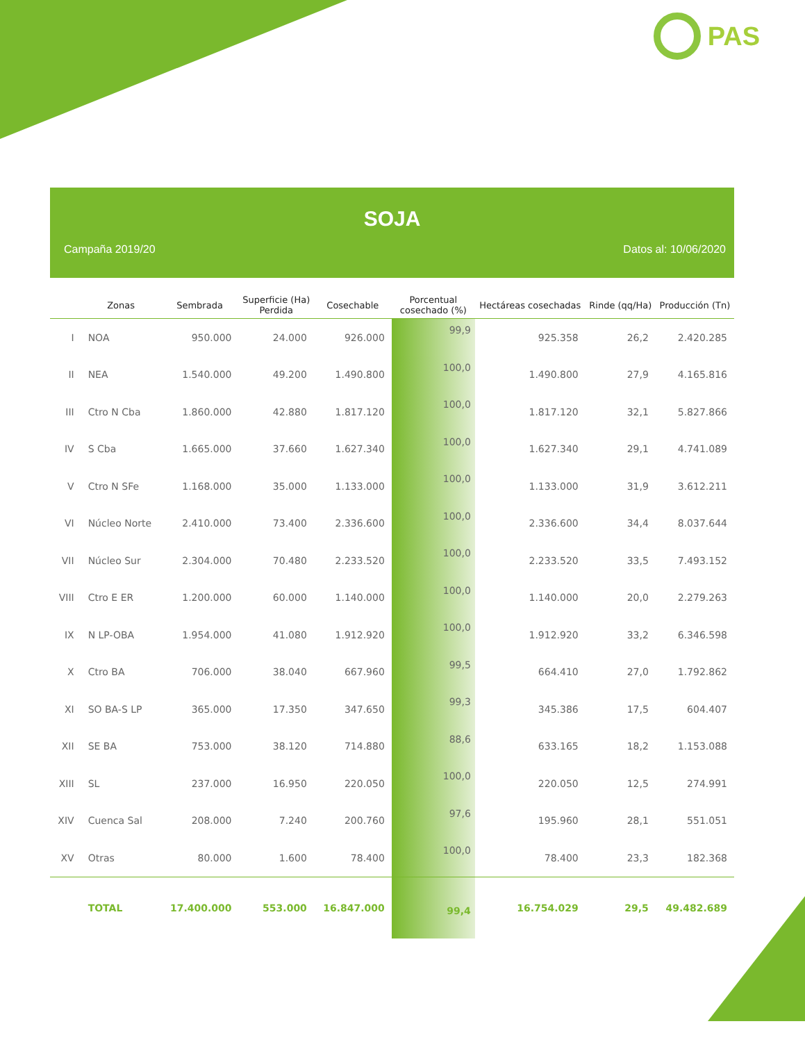PAS
SOJA
Campaña 2019/20 Datos al: 10/06/2020
| | Zonas | Sembrada | Superficie (Ha) Perdida | Cosechable | Porcentual cosechado (%) | Hectáreas cosechadas | Rinde (qq/Ha) | Producción (Tn) |
| --- | --- | --- | --- | --- | --- | --- | --- | --- |
| I | NOA | 950.000 | 24.000 | 926.000 | 99,9 | 925.358 | 26,2 | 2.420.285 |
| II | NEA | 1.540.000 | 49.200 | 1.490.800 | 100,0 | 1.490.800 | 27,9 | 4.165.816 |
| III | Ctro N Cba | 1.860.000 | 42.880 | 1.817.120 | 100,0 | 1.817.120 | 32,1 | 5.827.866 |
| IV | S Cba | 1.665.000 | 37.660 | 1.627.340 | 100,0 | 1.627.340 | 29,1 | 4.741.089 |
| V | Ctro N SFe | 1.168.000 | 35.000 | 1.133.000 | 100,0 | 1.133.000 | 31,9 | 3.612.211 |
| VI | Núcleo Norte | 2.410.000 | 73.400 | 2.336.600 | 100,0 | 2.336.600 | 34,4 | 8.037.644 |
| VII | Núcleo Sur | 2.304.000 | 70.480 | 2.233.520 | 100,0 | 2.233.520 | 33,5 | 7.493.152 |
| VIII | Ctro E ER | 1.200.000 | 60.000 | 1.140.000 | 100,0 | 1.140.000 | 20,0 | 2.279.263 |
| IX | N LP-OBA | 1.954.000 | 41.080 | 1.912.920 | 100,0 | 1.912.920 | 33,2 | 6.346.598 |
| X | Ctro BA | 706.000 | 38.040 | 667.960 | 99,5 | 664.410 | 27,0 | 1.792.862 |
| XI | SO BA-S LP | 365.000 | 17.350 | 347.650 | 99,3 | 345.386 | 17,5 | 604.407 |
| XII | SE BA | 753.000 | 38.120 | 714.880 | 88,6 | 633.165 | 18,2 | 1.153.088 |
| XIII | SL | 237.000 | 16.950 | 220.050 | 100,0 | 220.050 | 12,5 | 274.991 |
| XIV | Cuenca Sal | 208.000 | 7.240 | 200.760 | 97,6 | 195.960 | 28,1 | 551.051 |
| XV | Otras | 80.000 | 1.600 | 78.400 | 100,0 | 78.400 | 23,3 | 182.368 |
| | TOTAL | 17.400.000 | 553.000 | 16.847.000 | 99,4 | 16.754.029 | 29,5 | 49.482.689 |